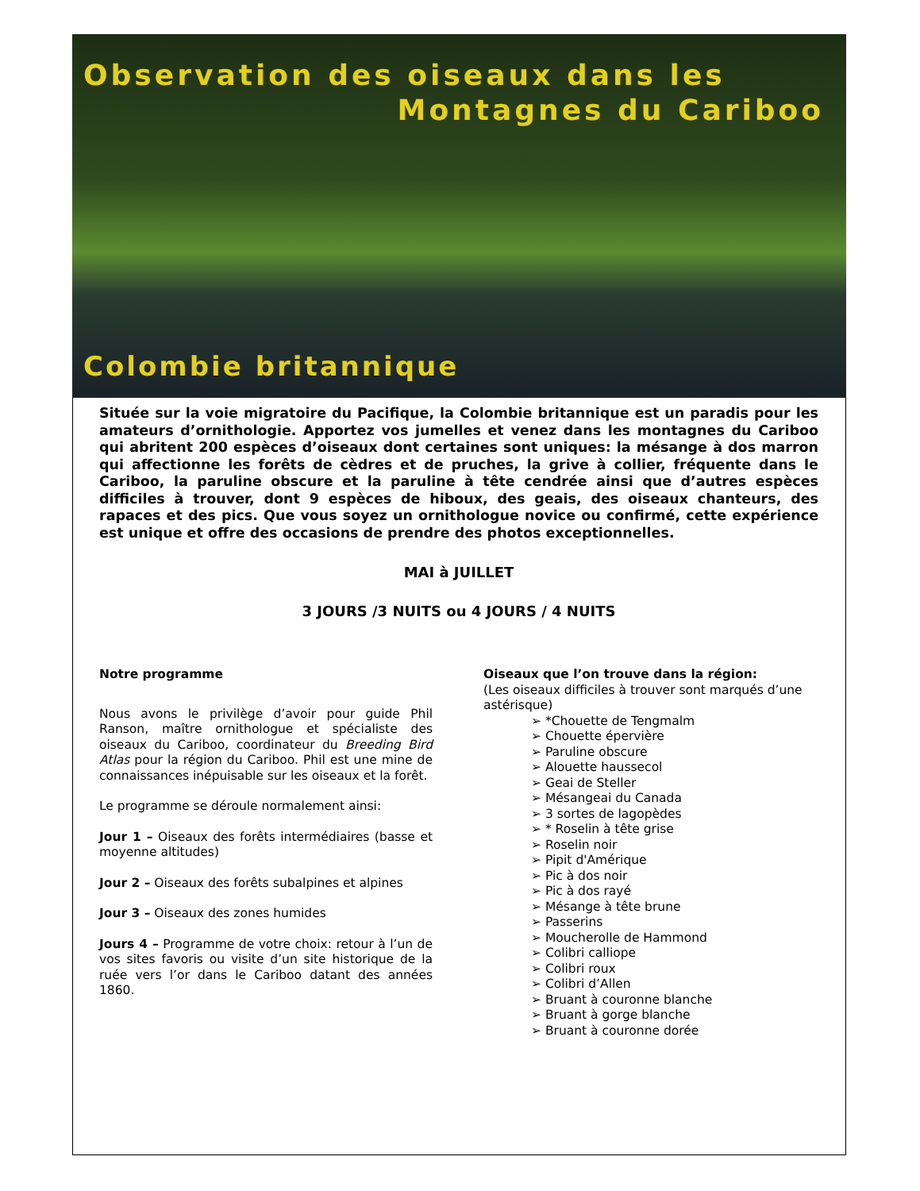Observation des oiseaux dans les
Montagnes du Cariboo
Colombie britannique
Située sur la voie migratoire du Pacifique, la Colombie britannique est un paradis pour les amateurs d’ornithologie. Apportez vos jumelles et venez dans les montagnes du Cariboo qui abritent 200 espèces d’oiseaux dont certaines sont uniques: la mésange à dos marron qui affectionne les forêts de cèdres et de pruches, la grive à collier, fréquente dans le Cariboo, la paruline obscure et la paruline à tête cendrée ainsi que d’autres espèces difficiles à trouver, dont 9 espèces de hiboux, des geais, des oiseaux chanteurs, des rapaces et des pics. Que vous soyez un ornithologue novice ou confirmé, cette expérience est unique et offre des occasions de prendre des photos exceptionnelles.
MAI à JUILLET
3 JOURS /3 NUITS ou 4 JOURS / 4 NUITS
Notre programme
Nous avons le privilège d’avoir pour guide Phil Ranson, maître ornithologue et spécialiste des oiseaux du Cariboo, coordinateur du Breeding Bird Atlas pour la région du Cariboo. Phil est une mine de connaissances inépuisable sur les oiseaux et la forêt.
Le programme se déroule normalement ainsi:
Jour 1 – Oiseaux des forêts intermédiaires (basse et moyenne altitudes)
Jour 2 – Oiseaux des forêts subalpines et alpines
Jour 3 – Oiseaux des zones humides
Jours 4 – Programme de votre choix: retour à l’un de vos sites favoris ou visite d’un site historique de la ruée vers l’or dans le Cariboo datant des années 1860.
Oiseaux que l’on trouve dans la région:
(Les oiseaux difficiles à trouver sont marqués d’une astérisque)
➢ *Chouette de Tengmalm
➢ Chouette épervière
➢ Paruline obscure
➢ Alouette haussecol
➢ Geai de Steller
➢ Mésangeai du Canada
➢ 3 sortes de lagopèdes
➢ * Roselin à tête grise
➢ Roselin noir
➢ Pipit d'Amérique
➢ Pic à dos noir
➢ Pic à dos rayé
➢ Mésange à tête brune
➢ Passerins
➢ Moucherolle de Hammond
➢ Colibri calliope
➢ Colibri roux
➢ Colibri d’Allen
➢ Bruant à couronne blanche
➢ Bruant à gorge blanche
➢ Bruant à couronne dorée